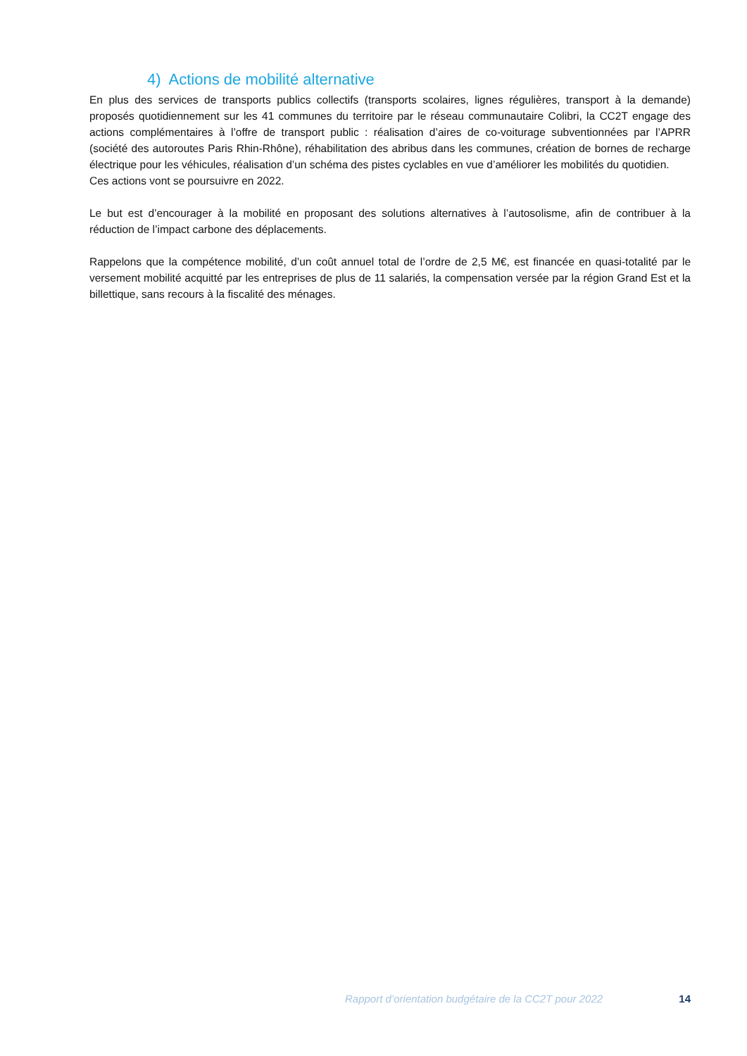4) Actions de mobilité alternative
En plus des services de transports publics collectifs (transports scolaires, lignes régulières, transport à la demande) proposés quotidiennement sur les 41 communes du territoire par le réseau communautaire Colibri, la CC2T engage des actions complémentaires à l’offre de transport public : réalisation d’aires de co-voiturage subventionnées par l’APRR (société des autoroutes Paris Rhin-Rhône), réhabilitation des abribus dans les communes, création de bornes de recharge électrique pour les véhicules, réalisation d’un schéma des pistes cyclables en vue d’améliorer les mobilités du quotidien.
Ces actions vont se poursuivre en 2022.
Le but est d’encourager à la mobilité en proposant des solutions alternatives à l’autosolisme, afin de contribuer à la réduction de l’impact carbone des déplacements.
Rappelons que la compétence mobilité, d’un coût annuel total de l’ordre de 2,5 M€, est financée en quasi-totalité par le versement mobilité acquitté par les entreprises de plus de 11 salariés, la compensation versée par la région Grand Est et la billettique, sans recours à la fiscalité des ménages.
Rapport d’orientation budgétaire de la CC2T pour 2022 14